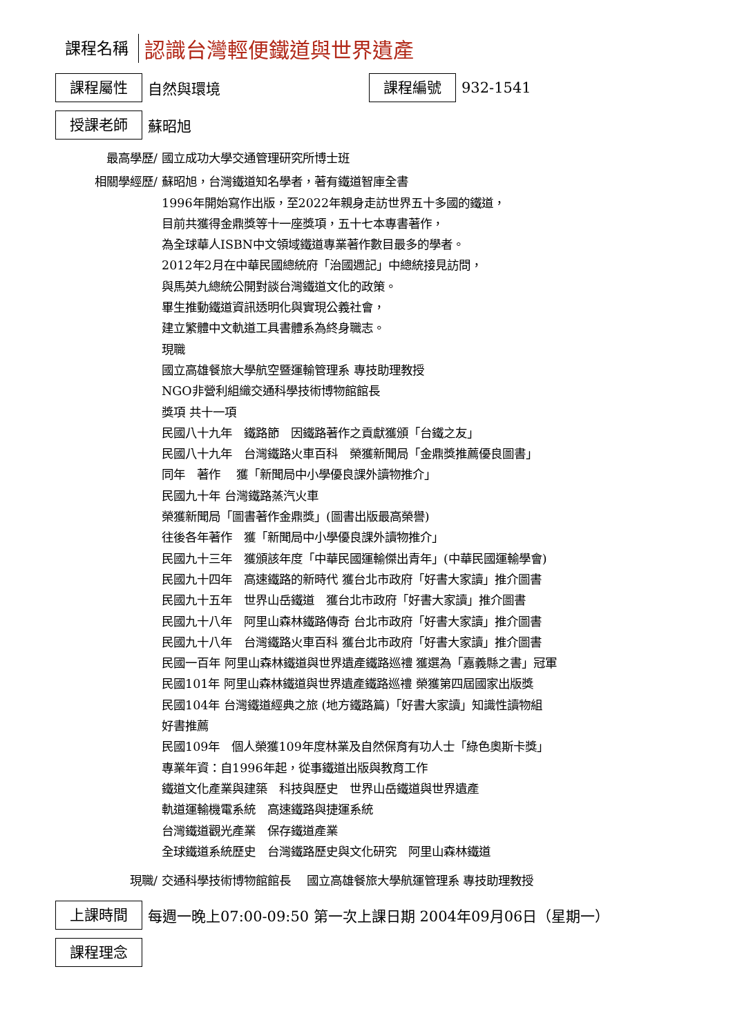課程名稱
認識台灣輕便鐵道與世界遺產
課程屬性
自然與環境
課程編號
932-1541
授課老師
蘇昭旭
最高學歷/ 國立成功大學交通管理研究所博士班
相關學經歷/ 蘇昭旭，台灣鐵道知名學者，著有鐵道智庫全書
1996年開始寫作出版，至2022年親身走訪世界五十多國的鐵道，
目前共獲得金鼎獎等十一座獎項，五十七本專書著作，
為全球華人ISBN中文領域鐵道專業著作數目最多的學者。
2012年2月在中華民國總統府「治國週記」中總統接見訪問，
與馬英九總統公開對談台灣鐵道文化的政策。
畢生推動鐵道資訊透明化與實現公義社會，
建立繁體中文軌道工具書體系為終身職志。
現職
國立高雄餐旅大學航空暨運輸管理系 專技助理教授
NGO非營利組織交通科學技術博物館館長
獎項 共十一項
民國八十九年　鐵路節　因鐵路著作之貢獻獲頒「台鐵之友」
民國八十九年　台灣鐵路火車百科　榮獲新聞局「金鼎獎推薦優良圖書」
同年　著作　 獲「新聞局中小學優良課外讀物推介」
民國九十年 台灣鐵路蒸汽火車
榮獲新聞局「圖書著作金鼎獎」(圖書出版最高榮譽)
往後各年著作　獲「新聞局中小學優良課外讀物推介」
民國九十三年　獲頒該年度「中華民國運輸傑出青年」(中華民國運輸學會)
民國九十四年　高速鐵路的新時代 獲台北市政府「好書大家讀」推介圖書
民國九十五年　世界山岳鐵道　獲台北市政府「好書大家讀」推介圖書
民國九十八年　阿里山森林鐵路傳奇 台北市政府「好書大家讀」推介圖書
民國九十八年　台灣鐵路火車百科 獲台北市政府「好書大家讀」推介圖書
民國一百年 阿里山森林鐵道與世界遺產鐵路巡禮 獲選為「嘉義縣之書」冠軍
民國101年 阿里山森林鐵道與世界遺產鐵路巡禮 榮獲第四屆國家出版獎
民國104年 台灣鐵道經典之旅 (地方鐵路篇)「好書大家讀」知識性讀物組
好書推薦
民國109年　個人榮獲109年度林業及自然保育有功人士「綠色奧斯卡獎」
專業年資：自1996年起，從事鐵道出版與教育工作
鐵道文化產業與建築　科技與歷史　世界山岳鐵道與世界遺產
軌道運輸機電系統　高速鐵路與捷運系統
台灣鐵道觀光產業　保存鐵道產業
全球鐵道系統歷史　台灣鐵路歷史與文化研究　阿里山森林鐵道
現職/ 交通科學技術博物館館長　 國立高雄餐旅大學航運管理系 專技助理教授
上課時間
每週一晚上07:00-09:50 第一次上課日期 2004年09月06日（星期一）
課程理念